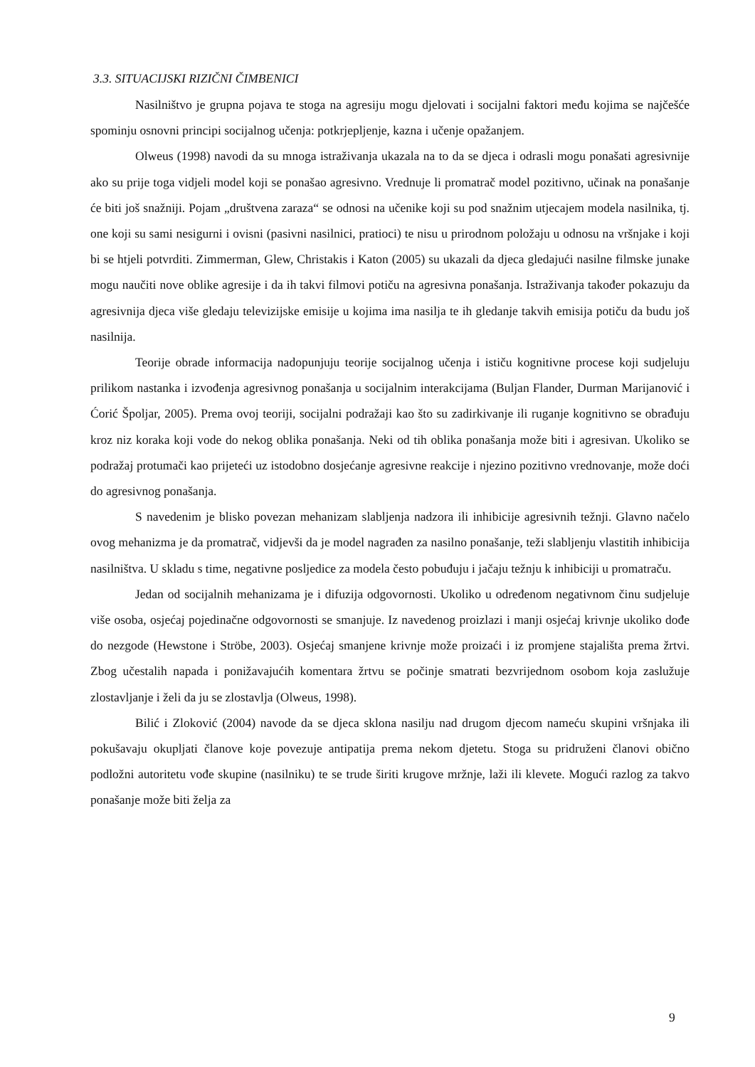3.3. SITUACIJSKI RIZIČNI ČIMBENICI
Nasilništvo je grupna pojava te stoga na agresiju mogu djelovati i socijalni faktori među kojima se najčešće spominju osnovni principi socijalnog učenja: potkrjepljenje, kazna i učenje opažanjem.
Olweus (1998) navodi da su mnoga istraživanja ukazala na to da se djeca i odrasli mogu ponašati agresivnije ako su prije toga vidjeli model koji se ponašao agresivno. Vrednuje li promatrač model pozitivno, učinak na ponašanje će biti još snažniji. Pojam „društvena zaraza“ se odnosi na učenike koji su pod snažnim utjecajem modela nasilnika, tj. one koji su sami nesigurni i ovisni (pasivni nasilnici, pratioci) te nisu u prirodnom položaju u odnosu na vršnjake i koji bi se htjeli potvrditi. Zimmerman, Glew, Christakis i Katon (2005) su ukazali da djeca gledajući nasilne filmske junake mogu naučiti nove oblike agresije i da ih takvi filmovi potiču na agresivna ponašanja. Istraživanja također pokazuju da agresivnija djeca više gledaju televizijske emisije u kojima ima nasilja te ih gledanje takvih emisija potiču da budu još nasilnija.
Teorije obrade informacija nadopunjuju teorije socijalnog učenja i ističu kognitivne procese koji sudjeluju prilikom nastanka i izvođenja agresivnog ponašanja u socijalnim interakcijama (Buljan Flander, Durman Marijanović i Ćorić Špoljar, 2005). Prema ovoj teoriji, socijalni podražaji kao što su zadirkivanje ili ruganje kognitivno se obrađuju kroz niz koraka koji vode do nekog oblika ponašanja. Neki od tih oblika ponašanja može biti i agresivan. Ukoliko se podražaj protumači kao prijeteći uz istodobno dosjećanje agresivne reakcije i njezino pozitivno vrednovanje, može doći do agresivnog ponašanja.
S navedenim je blisko povezan mehanizam slabljenja nadzora ili inhibicije agresivnih težnji. Glavno načelo ovog mehanizma je da promatrač, vidjevši da je model nagrađen za nasilno ponašanje, teži slabljenju vlastitih inhibicija nasilništva. U skladu s time, negativne posljedice za modela često pobuđuju i jačaju težnju k inhibiciji u promatraču.
Jedan od socijalnih mehanizama je i difuzija odgovornosti. Ukoliko u određenom negativnom činu sudjeluje više osoba, osjećaj pojedinačne odgovornosti se smanjuje. Iz navedenog proizlazi i manji osjećaj krivnje ukoliko dođe do nezgode (Hewstone i Ströbe, 2003). Osjećaj smanjene krivnje može proizaći i iz promjene stajališta prema žrtvi. Zbog učestalih napada i ponižavajućih komentara žrtvu se počinje smatrati bezvrijednom osobom koja zaslužuje zlostavljanje i želi da ju se zlostavlja (Olweus, 1998).
Bilić i Zloković (2004) navode da se djeca sklona nasilju nad drugom djecom nameću skupini vršnjaka ili pokušavaju okupljati članove koje povezuje antipatija prema nekom djetetu. Stoga su pridruženi članovi obično podložni autoritetu vođe skupine (nasilniku) te se trude širiti krugove mržnje, laži ili klevete. Mogući razlog za takvo ponašanje može biti želja za
9